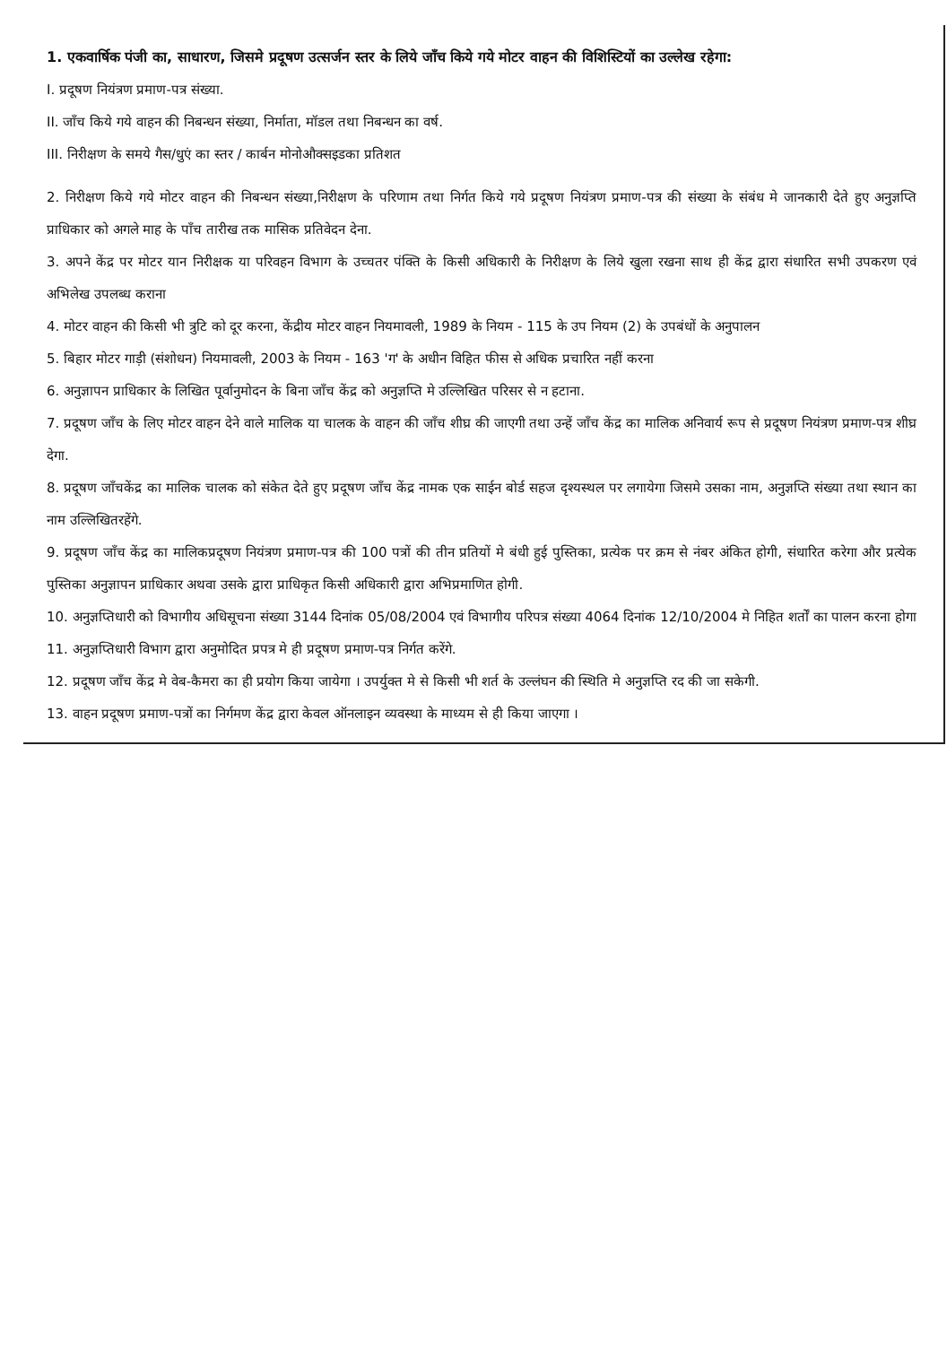1. एकवार्षिक पंजी का, साधारण, जिसमे प्रदूषण उत्सर्जन स्तर के लिये जाँच किये गये मोटर वाहन की विशिस्टियों का उल्लेख रहेगा:
I. प्रदूषण नियंत्रण प्रमाण-पत्र संख्या.
II. जाँच किये गये वाहन की निबन्धन संख्या, निर्माता, मॉडल तथा निबन्धन का वर्ष.
III. निरीक्षण के समये गैस/धुएं का स्तर / कार्बन मोनोऔक्सइडका प्रतिशत
2. निरीक्षण किये गये मोटर वाहन की निबन्धन संख्या,निरीक्षण के परिणाम तथा निर्गत किये गये प्रदूषण नियंत्रण प्रमाण-पत्र की संख्या के संबंध मे जानकारी देते हुए अनुज्ञप्ति प्राधिकार को अगले माह के पाँच तारीख तक मासिक प्रतिवेदन देना.
3. अपने केंद्र पर मोटर यान निरीक्षक या परिवहन विभाग के उच्चतर पंक्ति के किसी अधिकारी के निरीक्षण के लिये खुला रखना साथ ही केंद्र द्वारा संधारित सभी उपकरण एवं अभिलेख उपलब्ध कराना
4. मोटर वाहन की किसी भी त्रुटि को दूर करना, केंद्रीय मोटर वाहन नियमावली, 1989 के नियम - 115 के उप नियम (2) के उपबंधों के अनुपालन
5. बिहार मोटर गाड़ी (संशोधन) नियमावली, 2003 के नियम - 163 'ग' के अधीन विहित फीस से अधिक प्रचारित नहीं करना
6. अनुज्ञापन प्राधिकार के लिखित पूर्वानुमोदन के बिना जाँच केंद्र को अनुज्ञप्ति मे उल्लिखित परिसर से न हटाना.
7. प्रदूषण जाँच के लिए मोटर वाहन देने वाले मालिक या चालक के वाहन की जाँच शीघ्र की जाएगी तथा उन्हें जाँच केंद्र का मालिक अनिवार्य रूप से प्रदूषण नियंत्रण प्रमाण-पत्र शीघ्र देगा.
8. प्रदूषण जाँचकेंद्र का मालिक चालक को संकेत देते हुए प्रदूषण जाँच केंद्र नामक एक साईन बोर्ड सहज दृश्यस्थल पर लगायेगा जिसमे उसका नाम, अनुज्ञप्ति संख्या तथा स्थान का नाम उल्लिखितरहेंगे.
9. प्रदूषण जाँच केंद्र का मालिकप्रदूषण नियंत्रण प्रमाण-पत्र की 100 पत्रों की तीन प्रतियों मे बंधी हुई पुस्तिका, प्रत्येक पर क्रम से नंबर अंकित होगी, संधारित करेगा और प्रत्येक पुस्तिका अनुज्ञापन प्राधिकार अथवा उसके द्वारा प्राधिकृत किसी अधिकारी द्वारा अभिप्रमाणित होगी.
10. अनुज्ञप्तिधारी को विभागीय अधिसूचना संख्या 3144 दिनांक 05/08/2004 एवं विभागीय परिपत्र संख्या 4064 दिनांक 12/10/2004 मे निहित शर्तों का पालन करना होगा
11. अनुज्ञप्तिधारी विभाग द्वारा अनुमोदित प्रपत्र मे ही प्रदूषण प्रमाण-पत्र निर्गत करेंगे.
12. प्रदूषण जाँच केंद्र मे वेब-कैमरा का ही प्रयोग किया जायेगा । उपर्युक्त मे से किसी भी शर्त के उल्लंघन की स्थिति मे अनुज्ञप्ति रद की जा सकेगी.
13. वाहन प्रदूषण प्रमाण-पत्रों का निर्गमण केंद्र द्वारा केवल ऑनलाइन व्यवस्था के माध्यम से ही किया जाएगा ।